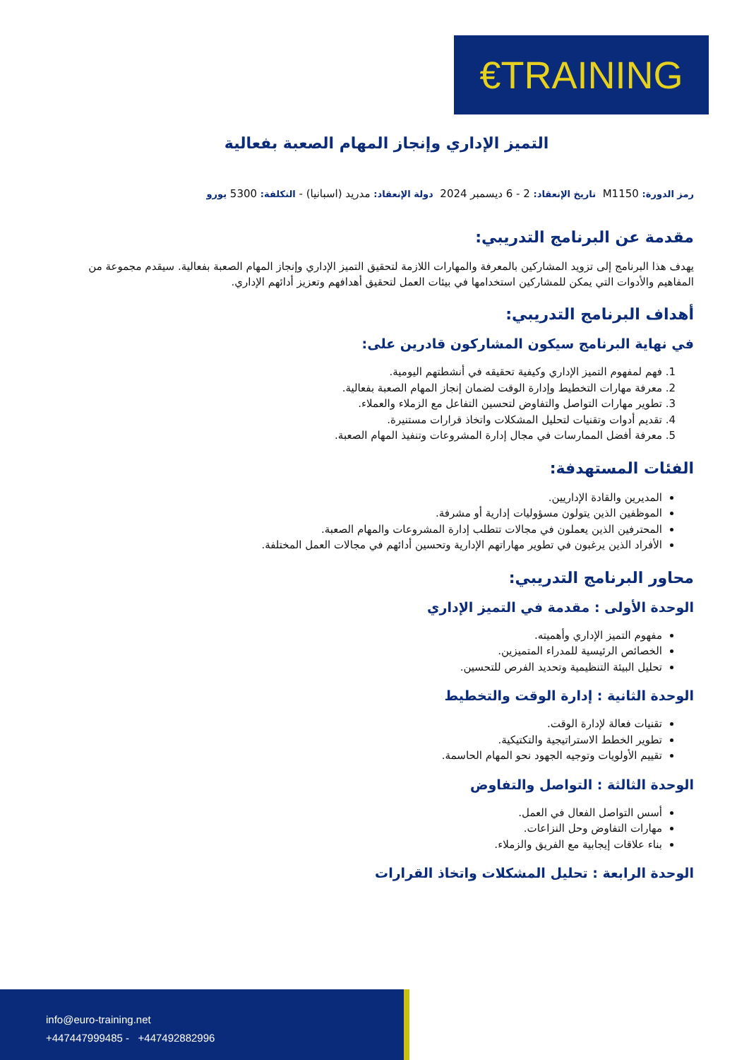€TRAINING
التميز الإداري وإنجاز المهام الصعبة بفعالية
رمز الدورة: M1150 تاريخ الإنعقاد: 2 - 6 ديسمبر 2024 دولة الإنعقاد: مدريد (اسبانيا) - التكلفة: 5300 يورو
مقدمة عن البرنامج التدريبي:
يهدف هذا البرنامج إلى تزويد المشاركين بالمعرفة والمهارات اللازمة لتحقيق التميز الإداري وإنجاز المهام الصعبة بفعالية. سيقدم مجموعة من المفاهيم والأدوات التي يمكن للمشاركين استخدامها في بيئات العمل لتحقيق أهدافهم وتعزيز أدائهم الإداري.
أهداف البرنامج التدريبي:
في نهاية البرنامج سيكون المشاركون قادرين على:
1. فهم لمفهوم التميز الإداري وكيفية تحقيقه في أنشطتهم اليومية.
2. معرفة مهارات التخطيط وإدارة الوقت لضمان إنجاز المهام الصعبة بفعالية.
3. تطوير مهارات التواصل والتفاوض لتحسين التفاعل مع الزملاء والعملاء.
4. تقديم أدوات وتقنيات لتحليل المشكلات واتخاذ قرارات مستنيرة.
5. معرفة أفضل الممارسات في مجال إدارة المشروعات وتنفيذ المهام الصعبة.
الفئات المستهدفة:
المديرين والقادة الإداريين.
الموظفين الذين يتولون مسؤوليات إدارية أو مشرفة.
المحترفين الذين يعملون في مجالات تتطلب إدارة المشروعات والمهام الصعبة.
الأفراد الذين يرغبون في تطوير مهاراتهم الإدارية وتحسين أدائهم في مجالات العمل المختلفة.
محاور البرنامج التدريبي:
الوحدة الأولى : مقدمة في التميز الإداري
مفهوم التميز الإداري وأهميته.
الخصائص الرئيسية للمدراء المتميزين.
تحليل البيئة التنظيمية وتحديد الفرص للتحسين.
الوحدة الثانية : إدارة الوقت والتخطيط
تقنيات فعالة لإدارة الوقت.
تطوير الخطط الاستراتيجية والتكتيكية.
تقييم الأولويات وتوجيه الجهود نحو المهام الحاسمة.
الوحدة الثالثة : التواصل والتفاوض
أسس التواصل الفعال في العمل.
مهارات التفاوض وحل النزاعات.
بناء علاقات إيجابية مع الفريق والزملاء.
الوحدة الرابعة : تحليل المشكلات واتخاذ القرارات
info@euro-training.net
+447447999485 - +447492882996